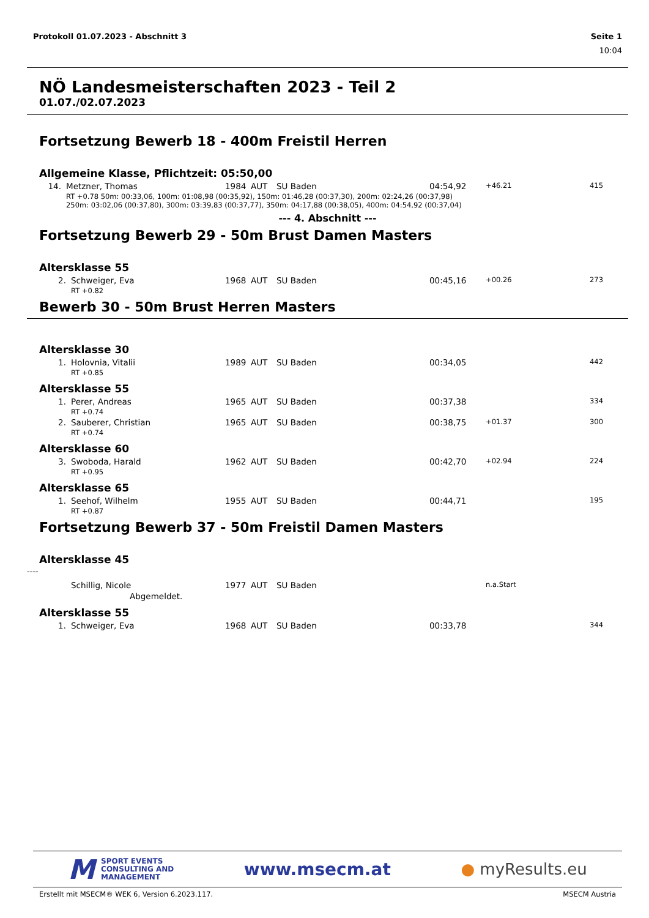Protokoll 01.07.2023 - Abschnitt 3 Seite 1
10:04
NÖ Landesmeisterschaften 2023 - Teil 2
01.07./02.07.2023
Fortsetzung Bewerb 18 - 400m Freistil Herren
Allgemeine Klasse, Pflichtzeit: 05:50,00
| 14. | Metzner, Thomas | 1984 | AUT | SU Baden | 04:54,92 | +46.21 | 415 |
| | RT +0.78 50m: 00:33,06, 100m: 01:08,98 (00:35,92), 150m: 01:46,28 (00:37,30), 200m: 02:24,26 (00:37,98) 250m: 03:02,06 (00:37,80), 300m: 03:39,83 (00:37,77), 350m: 04:17,88 (00:38,05), 400m: 04:54,92 (00:37,04) | | | | | | |
--- 4. Abschnitt ---
Fortsetzung Bewerb 29 - 50m Brust Damen Masters
Altersklasse 55
| 2. | Schweiger, Eva | 1968 | AUT | SU Baden | 00:45,16 | +00.26 | 273 |
| | RT +0.82 | | | | | | |
Bewerb 30 - 50m Brust Herren Masters
Altersklasse 30
| 1. | Holovnia, Vitalii | 1989 | AUT | SU Baden | 00:34,05 | | 442 |
| | RT +0.85 | | | | | | |
Altersklasse 55
| 1. | Perer, Andreas | 1965 | AUT | SU Baden | 00:37,38 | | 334 |
| | RT +0.74 | | | | | | |
| 2. | Sauberer, Christian | 1965 | AUT | SU Baden | 00:38,75 | +01.37 | 300 |
| | RT +0.74 | | | | | | |
Altersklasse 60
| 3. | Swoboda, Harald | 1962 | AUT | SU Baden | 00:42,70 | +02.94 | 224 |
| | RT +0.95 | | | | | | |
Altersklasse 65
| 1. | Seehof, Wilhelm | 1955 | AUT | SU Baden | 00:44,71 | | 195 |
| | RT +0.87 | | | | | | |
Fortsetzung Bewerb 37 - 50m Freistil Damen Masters
Altersklasse 45
----
| | Schillig, Nicole | 1977 | AUT | SU Baden | | n.a.Start | |
| | Abgemeldet. | | | | | | |
Altersklasse 55
| 1. | Schweiger, Eva | 1968 | AUT | SU Baden | 00:33,78 | | 344 |
M SPORT EVENTS
CONSULTING AND
MANAGEMENT
www.msecm.at ● myResults.eu
Erstellt mit MSECM® WEK 6, Version 6.2023.117. MSECM Austria